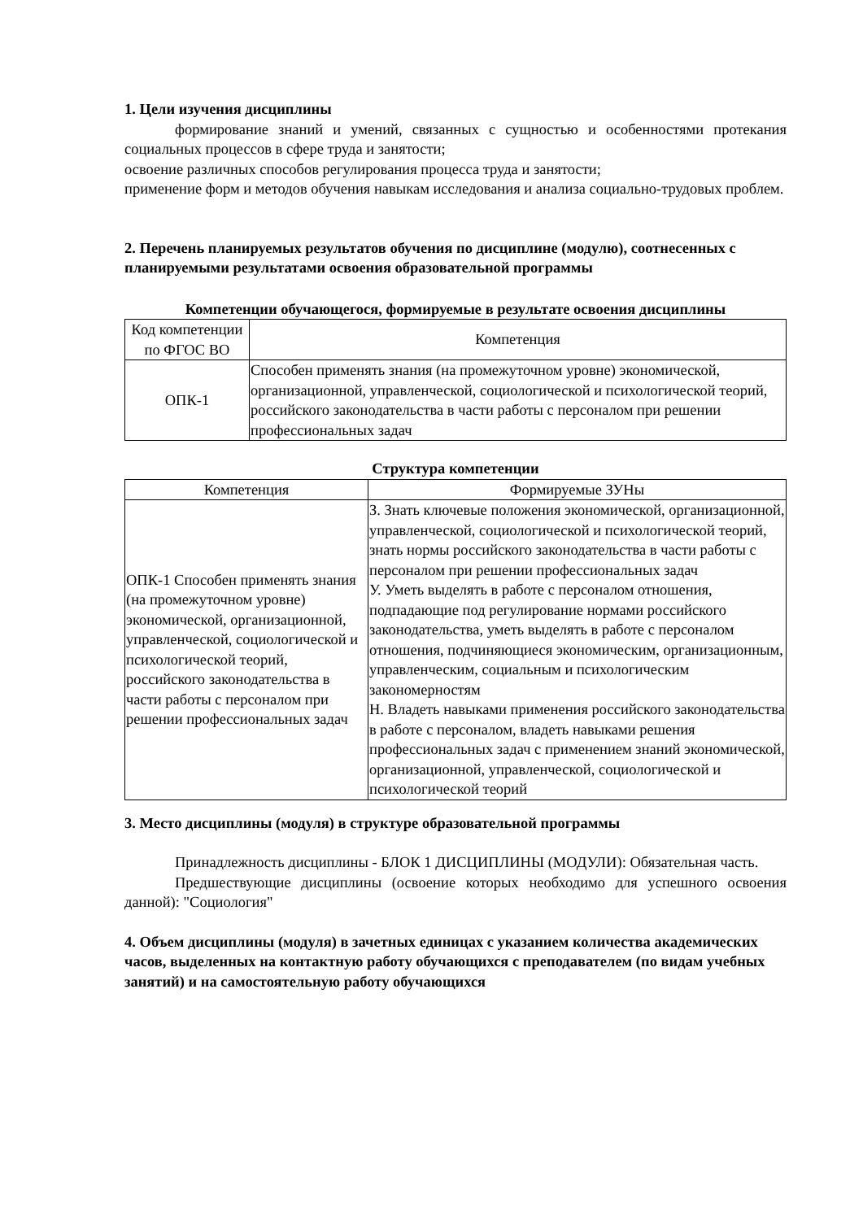1. Цели изучения дисциплины
формирование знаний и умений, связанных с сущностью и особенностями протекания социальных процессов в сфере труда и занятости;
освоение различных способов регулирования процесса труда и занятости;
применение форм и методов обучения навыкам исследования и анализа социально-трудовых проблем.
2. Перечень планируемых результатов обучения по дисциплине (модулю), соотнесенных с планируемыми результатами освоения образовательной программы
Компетенции обучающегося, формируемые в результате освоения дисциплины
| Код компетенции по ФГОС ВО | Компетенция |
| --- | --- |
| ОПК-1 | Способен применять знания (на промежуточном уровне) экономической, организационной, управленческой, социологической и психологической теорий, российского законодательства в части работы с персоналом при решении профессиональных задач |
Структура компетенции
| Компетенция | Формируемые ЗУНы |
| --- | --- |
| ОПК-1 Способен применять знания (на промежуточном уровне) экономической, организационной, управленческой, социологической и психологической теорий, российского законодательства в части работы с персоналом при решении профессиональных задач | З. Знать ключевые положения экономической, организационной, управленческой, социологической и психологической теорий, знать нормы российского законодательства в части работы с персоналом при решении профессиональных задач У. Уметь выделять в работе с персоналом отношения, подпадающие под регулирование нормами российского законодательства, уметь выделять в работе с персоналом отношения, подчиняющиеся экономическим, организационным, управленческим, социальным и психологическим закономерностям Н. Владеть навыками применения российского законодательства в работе с персоналом, владеть навыками решения профессиональных задач с применением знаний экономической, организационной, управленческой, социологической и психологической теорий |
3. Место дисциплины (модуля) в структуре образовательной программы
Принадлежность дисциплины - БЛОК 1 ДИСЦИПЛИНЫ (МОДУЛИ): Обязательная часть.
Предшествующие дисциплины (освоение которых необходимо для успешного освоения данной): "Социология"
4. Объем дисциплины (модуля) в зачетных единицах с указанием количества академических часов, выделенных на контактную работу обучающихся с преподавателем (по видам учебных занятий) и на самостоятельную работу обучающихся